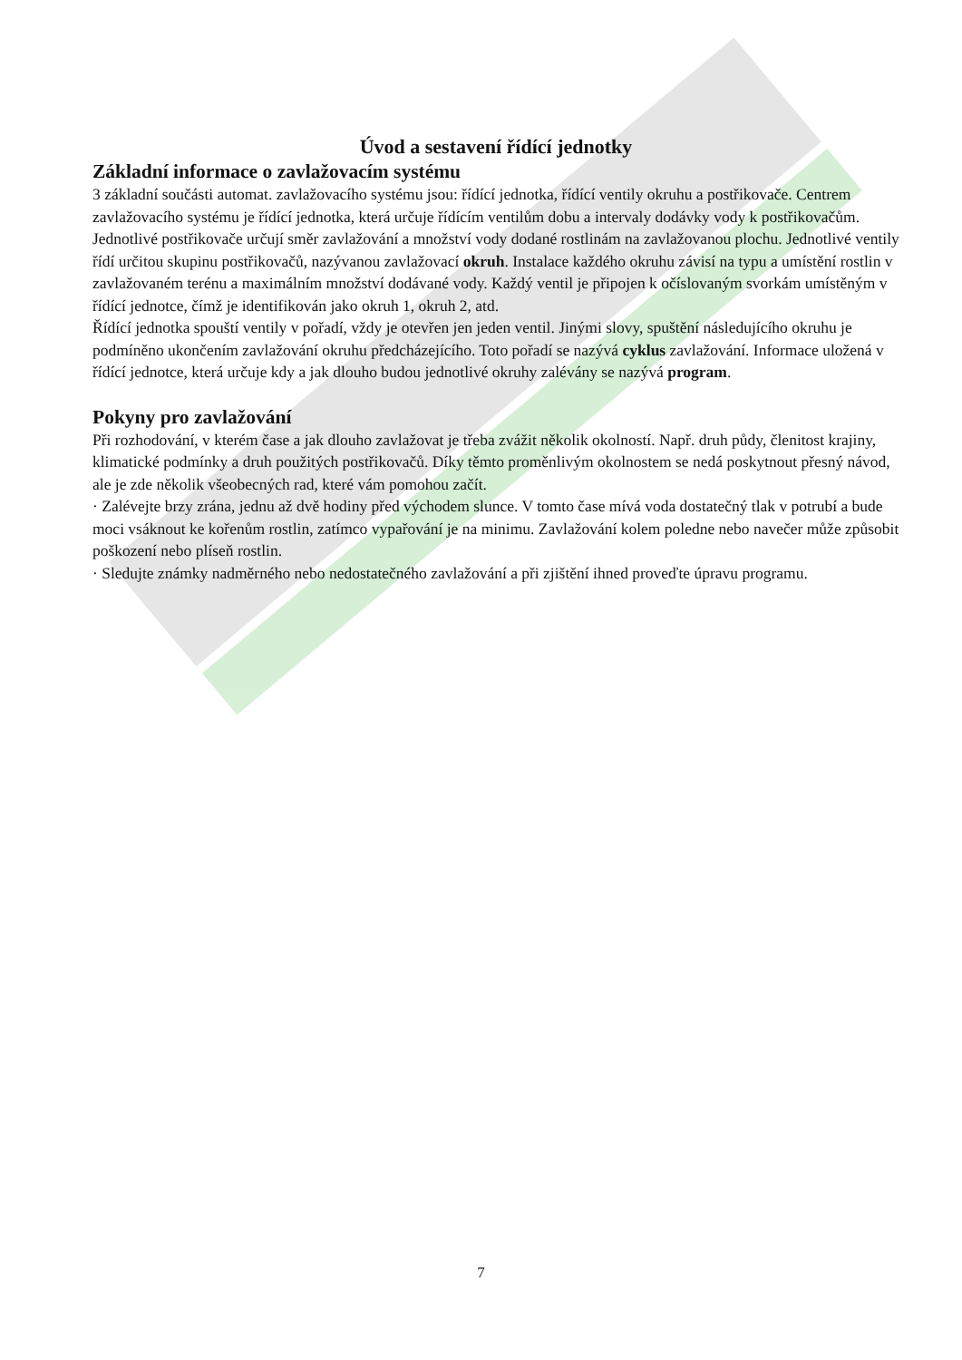Úvod a sestavení řídící jednotky
Základní informace o zavlažovacím systému
3 základní součásti automat. zavlažovacího systému jsou: řídící jednotka, řídící ventily okruhu a postřikovače. Centrem zavlažovacího systému je řídící jednotka, která určuje řídícím ventilům dobu a intervaly dodávky vody k postřikovačům.
Jednotlivé postřikovače určují směr zavlažování a množství vody dodané rostlinám na zavlažovanou plochu. Jednotlivé ventily řídí určitou skupinu postřikovačů, nazývanou zavlažovací okruh. Instalace každého okruhu závisí na typu a umístění rostlin v zavlažovaném terénu a maximálním množství dodávané vody. Každý ventil je připojen k očíslovaným svorkám umístěným v řídící jednotce, čímž je identifikován jako okruh 1, okruh 2, atd.
Řídící jednotka spouští ventily v pořadí, vždy je otevřen jen jeden ventil. Jinými slovy, spuštění následujícího okruhu je podmíněno ukončením zavlažování okruhu předcházejícího. Toto pořadí se nazývá cyklus zavlažování. Informace uložená v řídící jednotce, která určuje kdy a jak dlouho budou jednotlivé okruhy zalévány se nazývá program.
Pokyny pro zavlažování
Při rozhodování, v kterém čase a jak dlouho zavlažovat je třeba zvážit několik okolností. Např. druh půdy, členitost krajiny, klimatické podmínky a druh použitých postřikovačů. Díky těmto proměnlivým okolnostem se nedá poskytnout přesný návod, ale je zde několik všeobecných rad, které vám pomohou začít.
· Zalévejte brzy zrána, jednu až dvě hodiny před východem slunce. V tomto čase mívá voda dostatečný tlak v potrubí a bude moci vsáknout ke kořenům rostlin, zatímco vypařování je na minimu. Zavlažování kolem poledne nebo navečer může způsobit poškození nebo plíseň rostlin.
· Sledujte známky nadměrného nebo nedostatečného zavlažování a při zjištění ihned proveďte úpravu programu.
7